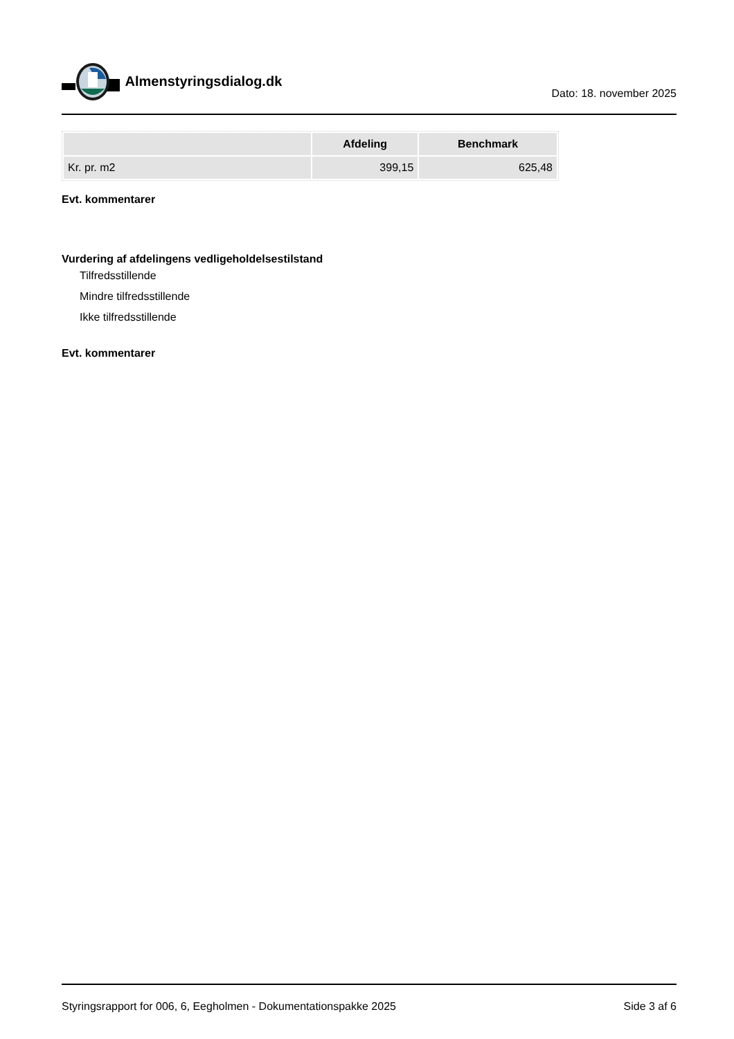Almenstyringsdialog.dk
Dato: 18. november 2025
| | Afdeling | Benchmark |
| --- | --- | --- |
| Kr. pr. m2 | 399,15 | 625,48 |
Evt. kommentarer
Vurdering af afdelingens vedligeholdelsestilstand
Tilfredsstillende
Mindre tilfredsstillende
Ikke tilfredsstillende
Evt. kommentarer
Styringsrapport for 006, 6, Eegholmen - Dokumentationspakke 2025 Side 3 af 6